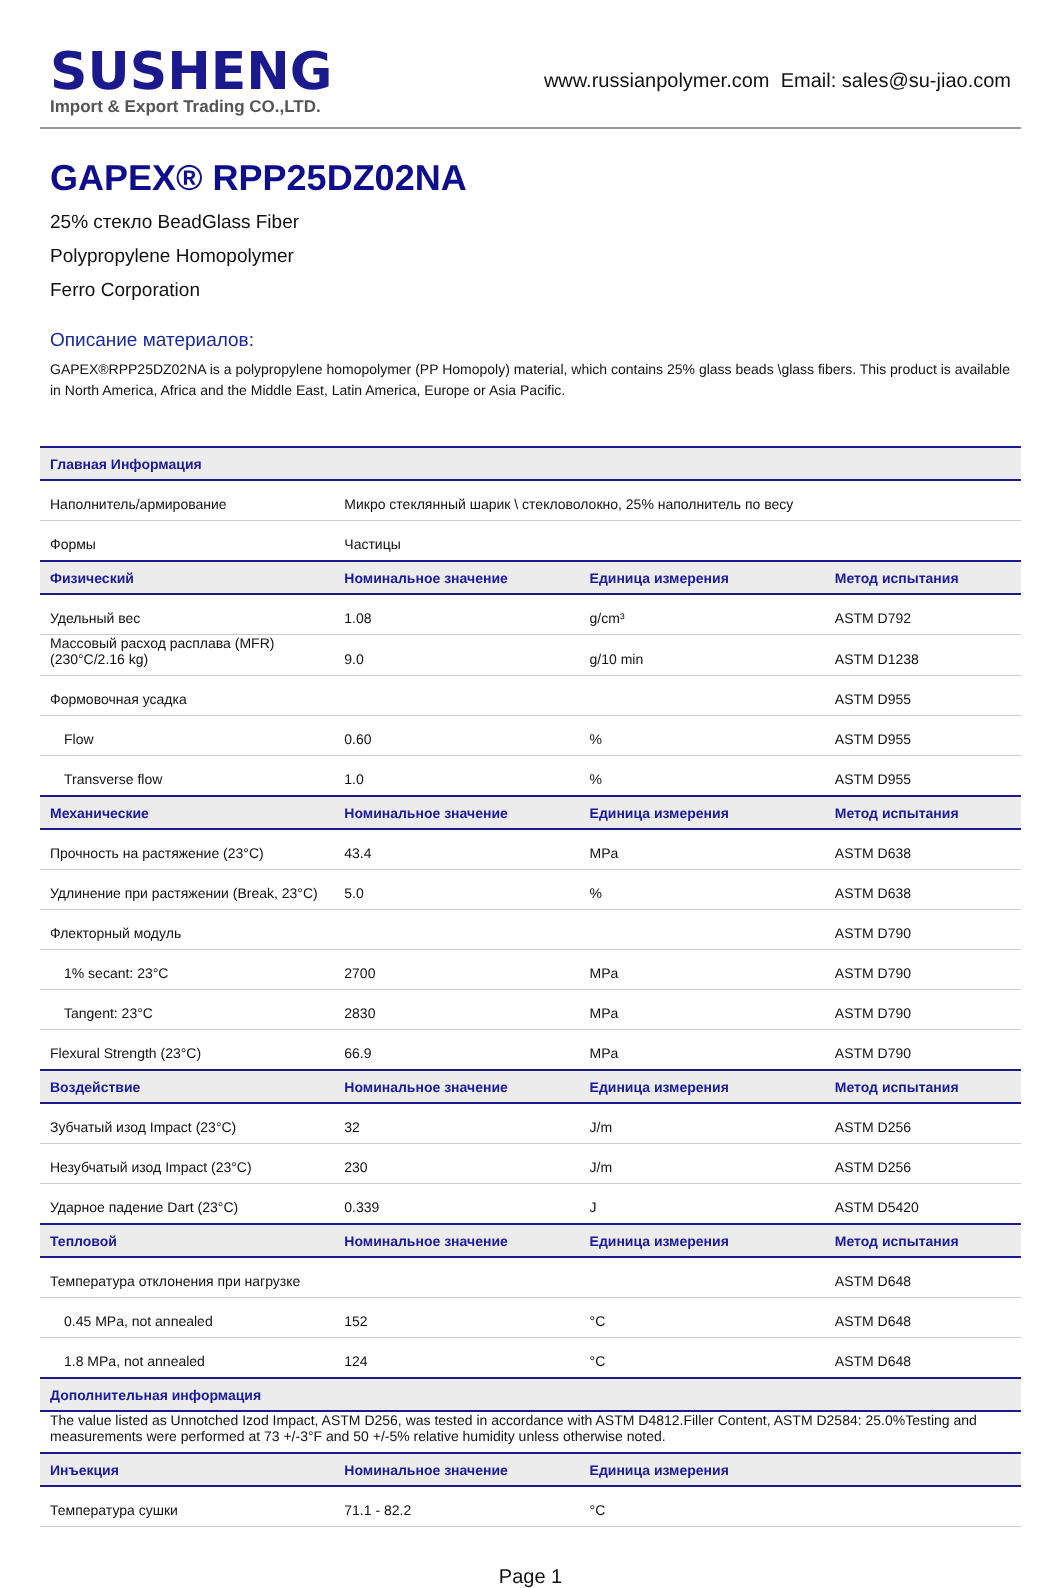SUSHENG
Import & Export Trading CO.,LTD.
www.russianpolymer.com Email: sales@su-jiao.com
GAPEX® RPP25DZ02NA
25% стекло BeadGlass Fiber
Polypropylene Homopolymer
Ferro Corporation
Описание материалов:
GAPEX®RPP25DZ02NA is a polypropylene homopolymer (PP Homopoly) material, which contains 25% glass beads \glass fibers. This product is available in North America, Africa and the Middle East, Latin America, Europe or Asia Pacific.
| Главная Информация | | | |
| --- | --- | --- | --- |
| Наполнитель/армирование | Микро стеклянный шарик \ стекловолокно, 25% наполнитель по весу | | |
| Формы | Частицы | | |
| Физический | Номинальное значение | Единица измерения | Метод испытания |
| Удельный вес | 1.08 | g/cm³ | ASTM D792 |
| Массовый расход расплава (MFR) (230°C/2.16 kg) | 9.0 | g/10 min | ASTM D1238 |
| Формовочная усадка | | | ASTM D955 |
| Flow | 0.60 | % | ASTM D955 |
| Transverse flow | 1.0 | % | ASTM D955 |
| Механические | Номинальное значение | Единица измерения | Метод испытания |
| Прочность на растяжение (23°C) | 43.4 | MPa | ASTM D638 |
| Удлинение при растяжении (Break, 23°C) | 5.0 | % | ASTM D638 |
| Флекторный модуль | | | ASTM D790 |
| 1% secant: 23°C | 2700 | MPa | ASTM D790 |
| Tangent: 23°C | 2830 | MPa | ASTM D790 |
| Flexural Strength (23°C) | 66.9 | MPa | ASTM D790 |
| Воздействие | Номинальное значение | Единица измерения | Метод испытания |
| Зубчатый изод Impact (23°C) | 32 | J/m | ASTM D256 |
| Незубчатый изод Impact (23°C) | 230 | J/m | ASTM D256 |
| Ударное падение Dart (23°C) | 0.339 | J | ASTM D5420 |
| Тепловой | Номинальное значение | Единица измерения | Метод испытания |
| Температура отклонения при нагрузке | | | ASTM D648 |
| 0.45 MPa, not annealed | 152 | °C | ASTM D648 |
| 1.8 MPa, not annealed | 124 | °C | ASTM D648 |
| Дополнительная информация | | | |
| The value listed as Unnotched Izod Impact, ASTM D256, was tested in accordance with ASTM D4812.Filler Content, ASTM D2584: 25.0%Testing and measurements were performed at 73 +/-3°F and 50 +/-5% relative humidity unless otherwise noted. | | | |
| Инъекция | Номинальное значение | Единица измерения | |
| Температура сушки | 71.1 - 82.2 | °C | |
Page 1